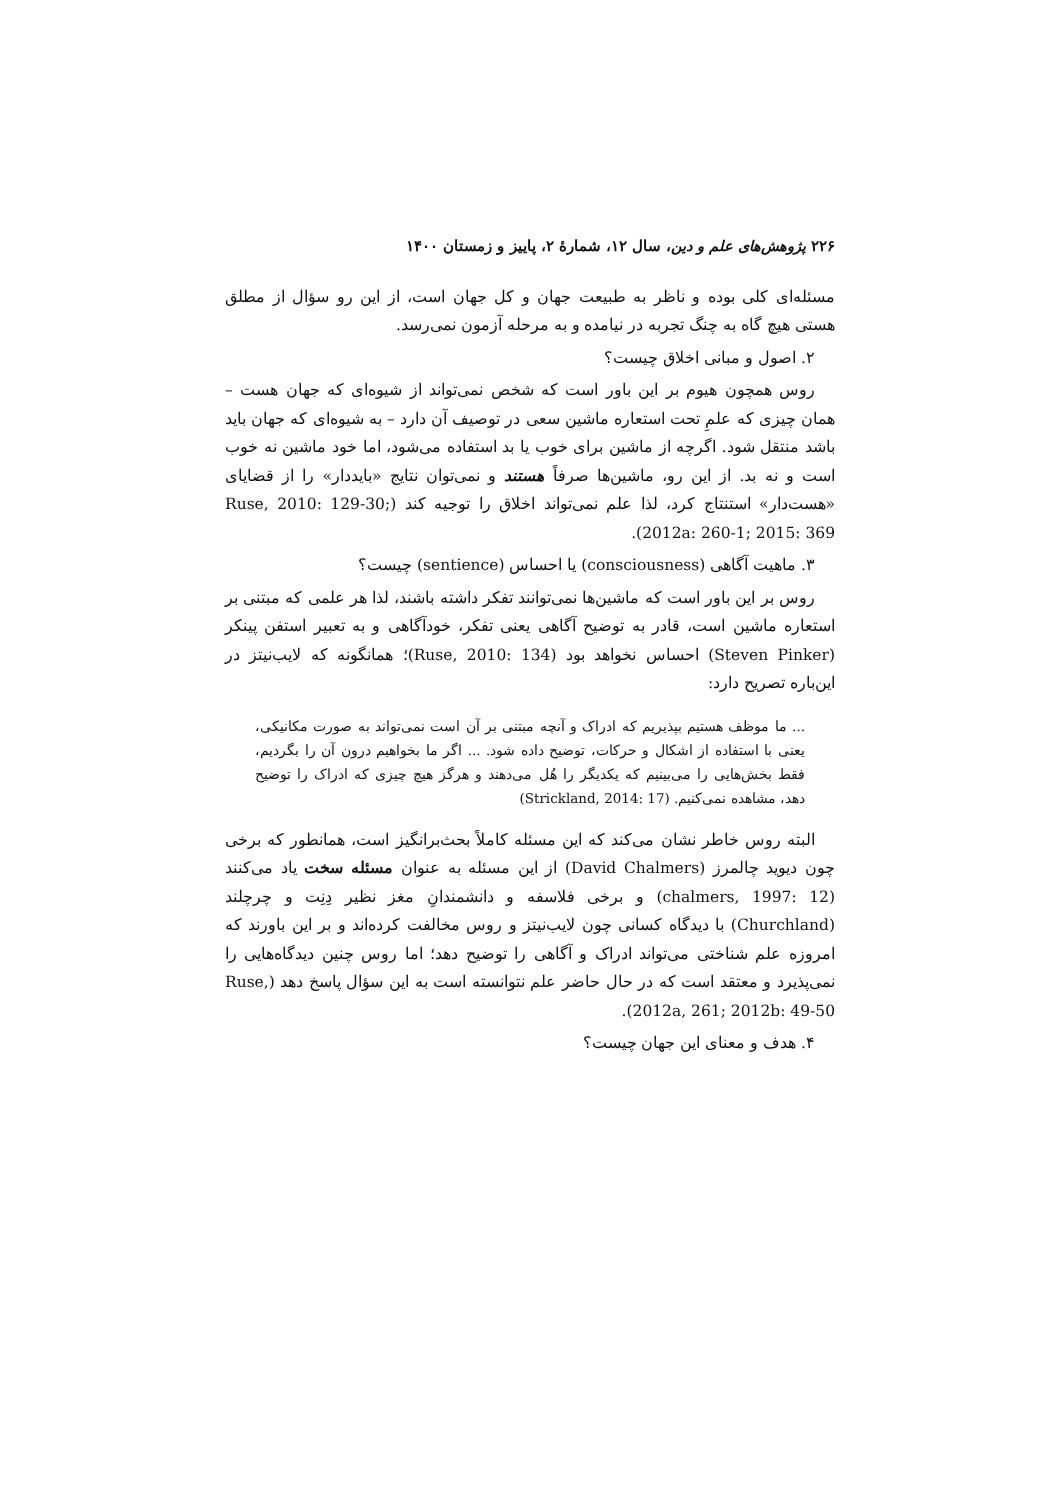۲۲۶ پژوهش‌های علم و دین، سال ۱۲، شمارهٔ ۲، پاییز و زمستان ۱۴۰۰
مسئله‌ای کلی بوده و ناظر به طبیعت جهان و کل جهان است، از این رو سؤال از مطلق هستی هیچ گاه به چنگ تجربه در نیامده و به مرحله آزمون نمی‌رسد.
۲. اصول و مبانی اخلاق چیست؟
روس همچون هیوم بر این باور است که شخص نمی‌تواند از شیوه‌ای که جهان هست – همان چیزی که علمِ تحت استعاره ماشین سعی در توصیف آن دارد – به شیوه‌ای که جهان باید باشد منتقل شود. اگرچه از ماشین برای خوب یا بد استفاده می‌شود، اما خود ماشین نه خوب است و نه بد. از این رو، ماشین‌ها صرفاً هستند و نمی‌توان نتایج «بایددار» را از قضایای «هست‌دار» استنتاج کرد، لذا علم نمی‌تواند اخلاق را توجیه کند (Ruse, 2010: 129-30; 2012a: 260-1; 2015: 369).
۳. ماهیت آگاهی (consciousness) یا احساس (sentience) چیست؟
روس بر این باور است که ماشین‌ها نمی‌توانند تفکر داشته باشند، لذا هر علمی که مبتنی بر استعاره ماشین است، قادر به توضیح آگاهی یعنی تفکر، خودآگاهی و به تعبیر استفن پینکر (Steven Pinker) احساس نخواهد بود (Ruse, 2010: 134)؛ همانگونه که لایب‌نیتز در این‌باره تصریح دارد:
... ما موظف هستیم بپذیریم که ادراک و آنچه مبتنی بر آن است نمی‌تواند به صورت مکانیکی، یعنی با استفاده از اشکال و حرکات، توضیح داده شود. ... اگر ما بخواهیم درون آن را بگردیم، فقط بخش‌هایی را می‌بینیم که یکدیگر را هُل می‌دهند و هرگز هیچ چیزی که ادراک را توضیح دهد، مشاهده نمی‌کنیم. (Strickland, 2014: 17)
البته روس خاطر نشان می‌کند که این مسئله کاملاً بحث‌برانگیز است، همانطور که برخی چون دیوید چالمرز (David Chalmers) از این مسئله به عنوان مسئله سخت یاد می‌کنند (chalmers, 1997: 12) و برخی فلاسفه و دانشمندانِ مغز نظیر دِنِت و چرچلند (Churchland) با دیدگاه کسانی چون لایب‌نیتز و روس مخالفت کرده‌اند و بر این باورند که امروزه علم شناختی می‌تواند ادراک و آگاهی را توضیح دهد؛ اما روس چنین دیدگاه‌هایی را نمی‌پذیرد و معتقد است که در حال حاضر علم نتوانسته است به این سؤال پاسخ دهد (Ruse, 2012a, 261; 2012b: 49-50).
۴. هدف و معنای این جهان چیست؟